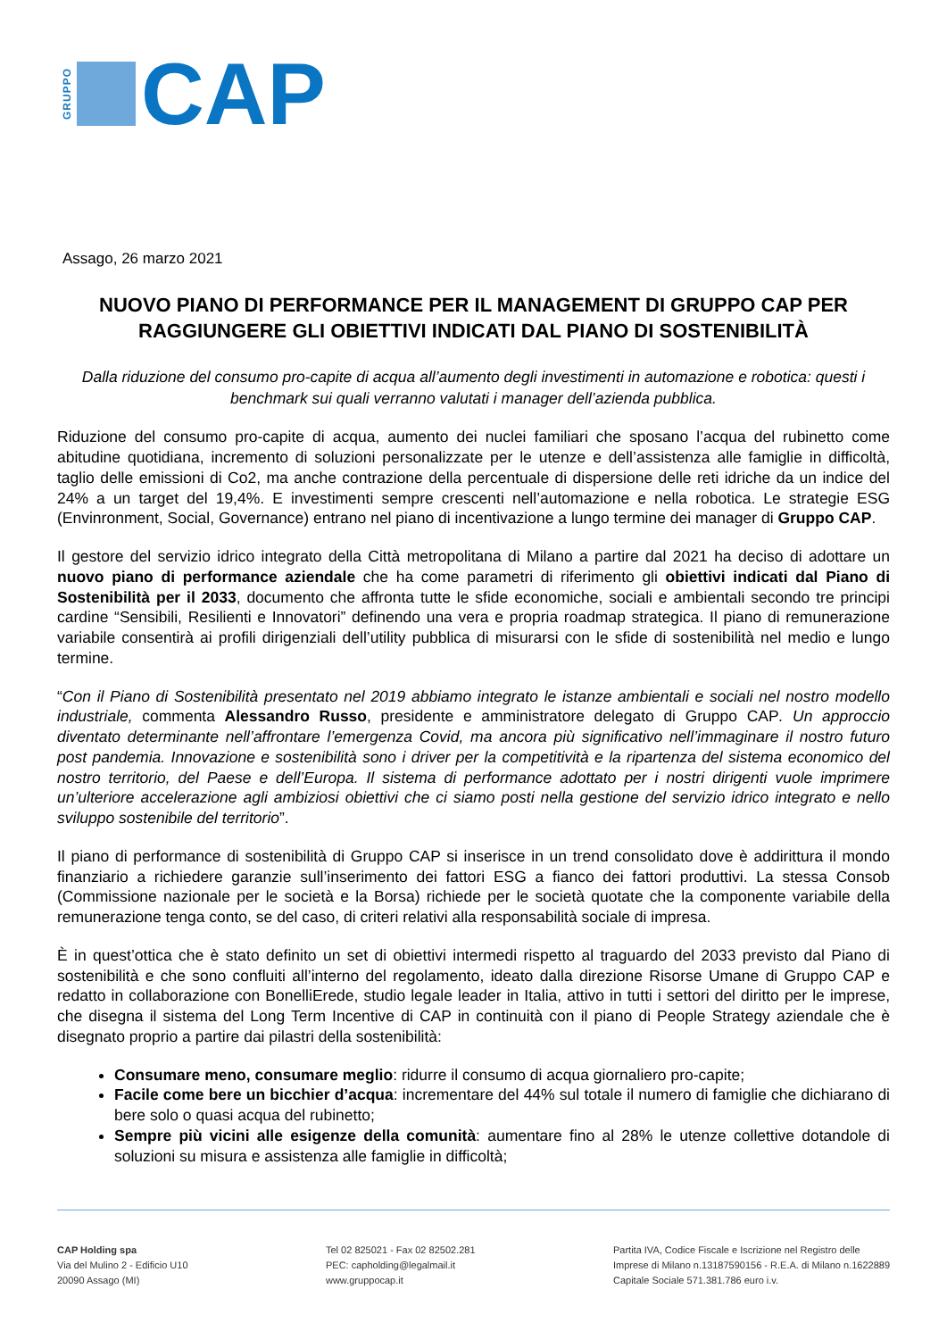GRUPPO
CAP
Assago, 26 marzo 2021
NUOVO PIANO DI PERFORMANCE PER IL MANAGEMENT DI GRUPPO CAP PER RAGGIUNGERE GLI OBIETTIVI INDICATI DAL PIANO DI SOSTENIBILITÀ
Dalla riduzione del consumo pro-capite di acqua all’aumento degli investimenti in automazione e robotica: questi i benchmark sui quali verranno valutati i manager dell’azienda pubblica.
Riduzione del consumo pro-capite di acqua, aumento dei nuclei familiari che sposano l’acqua del rubinetto come abitudine quotidiana, incremento di soluzioni personalizzate per le utenze e dell’assistenza alle famiglie in difficoltà, taglio delle emissioni di Co2, ma anche contrazione della percentuale di dispersione delle reti idriche da un indice del 24% a un target del 19,4%. E investimenti sempre crescenti nell’automazione e nella robotica. Le strategie ESG (Envinronment, Social, Governance) entrano nel piano di incentivazione a lungo termine dei manager di Gruppo CAP.
Il gestore del servizio idrico integrato della Città metropolitana di Milano a partire dal 2021 ha deciso di adottare un nuovo piano di performance aziendale che ha come parametri di riferimento gli obiettivi indicati dal Piano di Sostenibilità per il 2033, documento che affronta tutte le sfide economiche, sociali e ambientali secondo tre principi cardine “Sensibili, Resilienti e Innovatori” definendo una vera e propria roadmap strategica. Il piano di remunerazione variabile consentirà ai profili dirigenziali dell’utility pubblica di misurarsi con le sfide di sostenibilità nel medio e lungo termine.
“Con il Piano di Sostenibilità presentato nel 2019 abbiamo integrato le istanze ambientali e sociali nel nostro modello industriale, commenta Alessandro Russo, presidente e amministratore delegato di Gruppo CAP. Un approccio diventato determinante nell’affrontare l’emergenza Covid, ma ancora più significativo nell’immaginare il nostro futuro post pandemia. Innovazione e sostenibilità sono i driver per la competitività e la ripartenza del sistema economico del nostro territorio, del Paese e dell’Europa. Il sistema di performance adottato per i nostri dirigenti vuole imprimere un’ulteriore accelerazione agli ambiziosi obiettivi che ci siamo posti nella gestione del servizio idrico integrato e nello sviluppo sostenibile del territorio”.
Il piano di performance di sostenibilità di Gruppo CAP si inserisce in un trend consolidato dove è addirittura il mondo finanziario a richiedere garanzie sull’inserimento dei fattori ESG a fianco dei fattori produttivi. La stessa Consob (Commissione nazionale per le società e la Borsa) richiede per le società quotate che la componente variabile della remunerazione tenga conto, se del caso, di criteri relativi alla responsabilità sociale di impresa.
È in quest’ottica che è stato definito un set di obiettivi intermedi rispetto al traguardo del 2033 previsto dal Piano di sostenibilità e che sono confluiti all’interno del regolamento, ideato dalla direzione Risorse Umane di Gruppo CAP e redatto in collaborazione con BonelliErede, studio legale leader in Italia, attivo in tutti i settori del diritto per le imprese, che disegna il sistema del Long Term Incentive di CAP in continuità con il piano di People Strategy aziendale che è disegnato proprio a partire dai pilastri della sostenibilità:
Consumare meno, consumare meglio: ridurre il consumo di acqua giornaliero pro-capite;
Facile come bere un bicchier d’acqua: incrementare del 44% sul totale il numero di famiglie che dichiarano di bere solo o quasi acqua del rubinetto;
Sempre più vicini alle esigenze della comunità: aumentare fino al 28% le utenze collettive dotandole di soluzioni su misura e assistenza alle famiglie in difficoltà;
CAP Holding spa
Via del Mulino 2 - Edificio U10
20090 Assago (MI)
Tel 02 825021 - Fax 02 82502.281
PEC: capholding@legalmail.it
www.gruppocap.it
Partita IVA, Codice Fiscale e Iscrizione nel Registro delle
Imprese di Milano n.13187590156 - R.E.A. di Milano n.1622889
Capitale Sociale 571.381.786 euro i.v.